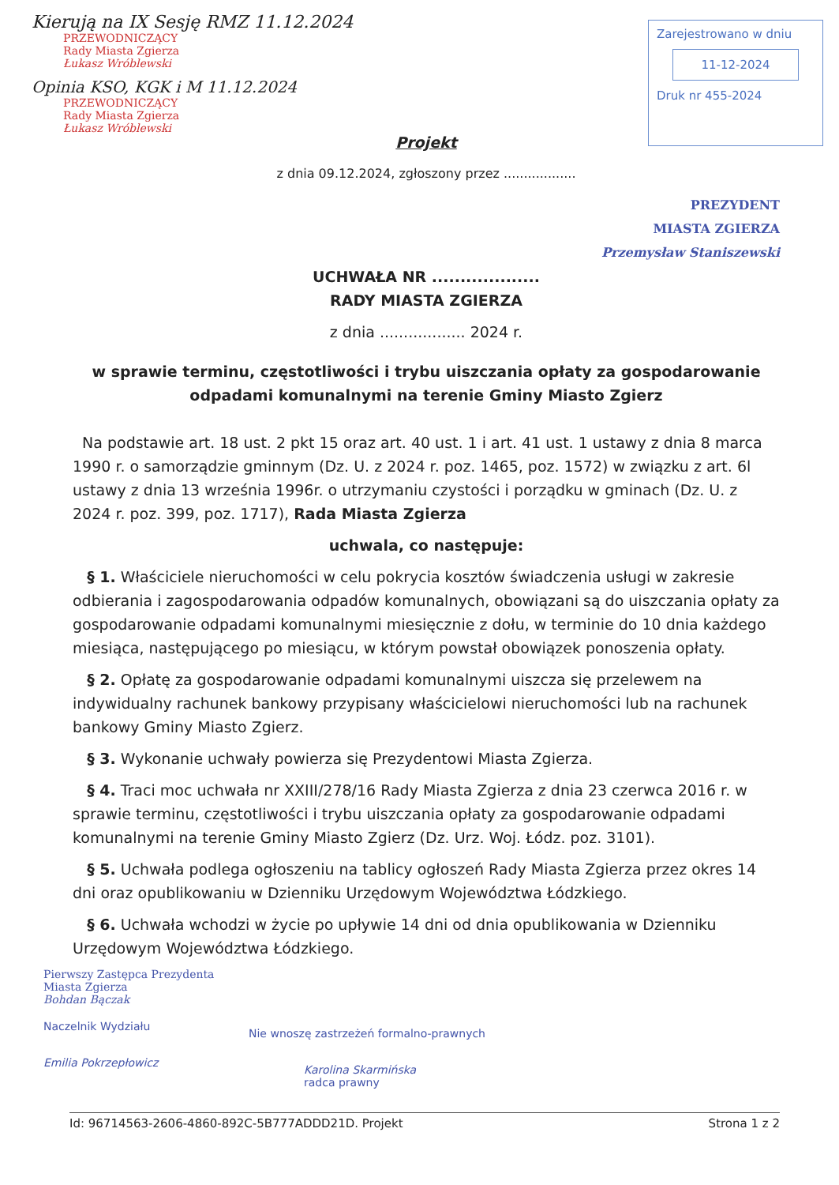Kierują na IX Sesję RMZ 11.12.2024
PRZEWODNICZĄCY
Rady Miasta Zgierza
Łukasz Wróblewski
Opinia KSO, KGK i M 11.12.2024
PRZEWODNICZĄCY
Rady Miasta Zgierza
Łukasz Wróblewski
Zarejestrowano w dniu
11-12-2024
Druk nr 455-2024
Projekt
z dnia 09.12.2024, zgłoszony przez ..................
PREZYDENT
MIASTA ZGIERZA
Przemysław Staniszewski
UCHWAŁA NR ...................
RADY MIASTA ZGIERZA
z dnia .................. 2024 r.
w sprawie terminu, częstotliwości i trybu uiszczania opłaty za gospodarowanie odpadami komunalnymi na terenie Gminy Miasto Zgierz
Na podstawie art. 18 ust. 2 pkt 15 oraz art. 40 ust. 1 i art. 41 ust. 1 ustawy z dnia 8 marca 1990 r. o samorządzie gminnym (Dz. U. z 2024 r. poz. 1465, poz. 1572) w związku z art. 6l ustawy z dnia 13 września 1996r. o utrzymaniu czystości i porządku w gminach (Dz. U. z 2024 r. poz. 399, poz. 1717), Rada Miasta Zgierza
uchwala, co następuje:
§ 1. Właściciele nieruchomości w celu pokrycia kosztów świadczenia usługi w zakresie odbierania i zagospodarowania odpadów komunalnych, obowiązani są do uiszczania opłaty za gospodarowanie odpadami komunalnymi miesięcznie z dołu, w terminie do 10 dnia każdego miesiąca, następującego po miesiącu, w którym powstał obowiązek ponoszenia opłaty.
§ 2. Opłatę za gospodarowanie odpadami komunalnymi uiszcza się przelewem na indywidualny rachunek bankowy przypisany właścicielowi nieruchomości lub na rachunek bankowy Gminy Miasto Zgierz.
§ 3. Wykonanie uchwały powierza się Prezydentowi Miasta Zgierza.
§ 4. Traci moc uchwała nr XXIII/278/16 Rady Miasta Zgierza z dnia 23 czerwca 2016 r. w sprawie terminu, częstotliwości i trybu uiszczania opłaty za gospodarowanie odpadami komunalnymi na terenie Gminy Miasto Zgierz (Dz. Urz. Woj. Łódz. poz. 3101).
§ 5. Uchwała podlega ogłoszeniu na tablicy ogłoszeń Rady Miasta Zgierza przez okres 14 dni oraz opublikowaniu w Dzienniku Urzędowym Województwa Łódzkiego.
§ 6. Uchwała wchodzi w życie po upływie 14 dni od dnia opublikowania w Dzienniku Urzędowym Województwa Łódzkiego.
Pierwszy Zastępca Prezydenta
Miasta Zgierza
Bohdan Bączak
Naczelnik Wydziału
Emilia Pokrzepłowicz
Nie wnoszę zastrzeżeń formalno-prawnych
Karolina Skarmińska
radca prawny
Id: 96714563-2606-4860-892C-5B777ADDD21D. Projekt Strona 1 z 2